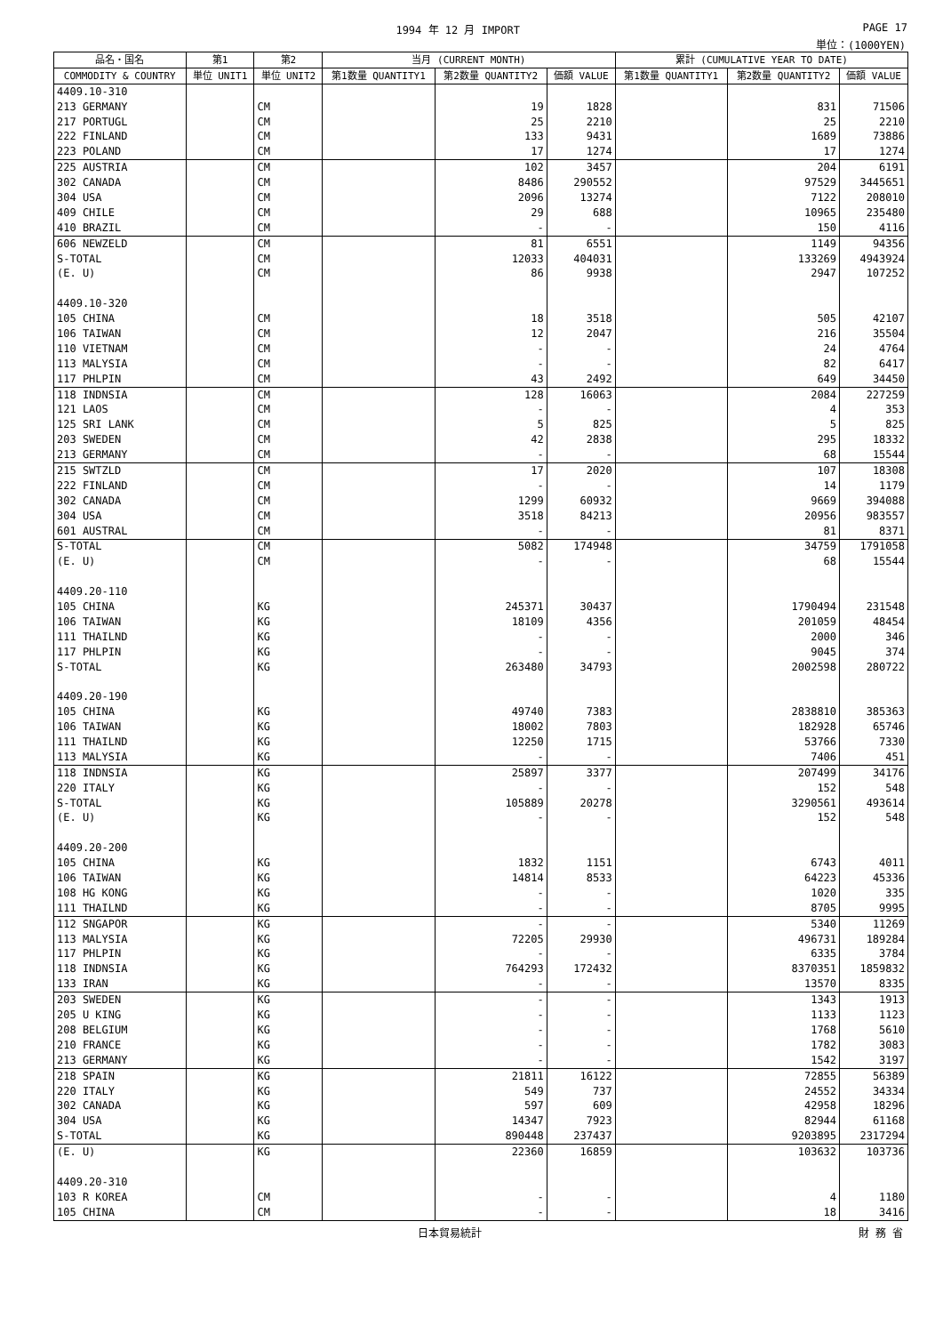1994 年 12 月 IMPORT PAGE 17
単位：(1000YEN)
| 品名・国名 | 第1 | 第2 | 当月 (CURRENT MONTH) | | | 累計 (CUMULATIVE YEAR TO DATE) | | |
| --- | --- | --- | --- | --- | --- | --- | --- | --- |
| COMMODITY & COUNTRY | 単位 UNIT1 | 単位 UNIT2 | 第1数量 QUANTITY1 | 第2数量 QUANTITY2 | 価額 VALUE | 第1数量 QUANTITY1 | 第2数量 QUANTITY2 | 価額 VALUE |
| 4409.10-310 | | | | | | | | |
| 213 GERMANY | | CM | | 19 | 1828 | | 831 | 71506 |
| 217 PORTUGL | | CM | | 25 | 2210 | | 25 | 2210 |
| 222 FINLAND | | CM | | 133 | 9431 | | 1689 | 73886 |
| 223 POLAND | | CM | | 17 | 1274 | | 17 | 1274 |
| 225 AUSTRIA | | CM | | 102 | 3457 | | 204 | 6191 |
| 302 CANADA | | CM | | 8486 | 290552 | | 97529 | 3445651 |
| 304 USA | | CM | | 2096 | 13274 | | 7122 | 208010 |
| 409 CHILE | | CM | | 29 | 688 | | 10965 | 235480 |
| 410 BRAZIL | | CM | | - | - | | 150 | 4116 |
| 606 NEWZELD | | CM | | 81 | 6551 | | 1149 | 94356 |
| S-TOTAL | | CM | | 12033 | 404031 | | 133269 | 4943924 |
| (E. U) | | CM | | 86 | 9938 | | 2947 | 107252 |
| 4409.10-320 | | | | | | | | |
| 105 CHINA | | CM | | 18 | 3518 | | 505 | 42107 |
| 106 TAIWAN | | CM | | 12 | 2047 | | 216 | 35504 |
| 110 VIETNAM | | CM | | - | - | | 24 | 4764 |
| 113 MALYSIA | | CM | | - | - | | 82 | 6417 |
| 117 PHLPIN | | CM | | 43 | 2492 | | 649 | 34450 |
| 118 INDNSIA | | CM | | 128 | 16063 | | 2084 | 227259 |
| 121 LAOS | | CM | | - | - | | 4 | 353 |
| 125 SRI LANK | | CM | | 5 | 825 | | 5 | 825 |
| 203 SWEDEN | | CM | | 42 | 2838 | | 295 | 18332 |
| 213 GERMANY | | CM | | - | - | | 68 | 15544 |
| 215 SWTZLD | | CM | | 17 | 2020 | | 107 | 18308 |
| 222 FINLAND | | CM | | - | - | | 14 | 1179 |
| 302 CANADA | | CM | | 1299 | 60932 | | 9669 | 394088 |
| 304 USA | | CM | | 3518 | 84213 | | 20956 | 983557 |
| 601 AUSTRAL | | CM | | - | - | | 81 | 8371 |
| S-TOTAL | | CM | | 5082 | 174948 | | 34759 | 1791058 |
| (E. U) | | CM | | - | - | | 68 | 15544 |
| 4409.20-110 | | | | | | | | |
| 105 CHINA | | KG | | 245371 | 30437 | | 1790494 | 231548 |
| 106 TAIWAN | | KG | | 18109 | 4356 | | 201059 | 48454 |
| 111 THAILND | | KG | | - | - | | 2000 | 346 |
| 117 PHLPIN | | KG | | - | - | | 9045 | 374 |
| S-TOTAL | | KG | | 263480 | 34793 | | 2002598 | 280722 |
| 4409.20-190 | | | | | | | | |
| 105 CHINA | | KG | | 49740 | 7383 | | 2838810 | 385363 |
| 106 TAIWAN | | KG | | 18002 | 7803 | | 182928 | 65746 |
| 111 THAILND | | KG | | 12250 | 1715 | | 53766 | 7330 |
| 113 MALYSIA | | KG | | - | - | | 7406 | 451 |
| 118 INDNSIA | | KG | | 25897 | 3377 | | 207499 | 34176 |
| 220 ITALY | | KG | | - | - | | 152 | 548 |
| S-TOTAL | | KG | | 105889 | 20278 | | 3290561 | 493614 |
| (E. U) | | KG | | - | - | | 152 | 548 |
| 4409.20-200 | | | | | | | | |
| 105 CHINA | | KG | | 1832 | 1151 | | 6743 | 4011 |
| 106 TAIWAN | | KG | | 14814 | 8533 | | 64223 | 45336 |
| 108 HG KONG | | KG | | - | - | | 1020 | 335 |
| 111 THAILND | | KG | | - | - | | 8705 | 9995 |
| 112 SNGAPOR | | KG | | - | - | | 5340 | 11269 |
| 113 MALYSIA | | KG | | 72205 | 29930 | | 496731 | 189284 |
| 117 PHLPIN | | KG | | - | - | | 6335 | 3784 |
| 118 INDNSIA | | KG | | 764293 | 172432 | | 8370351 | 1859832 |
| 133 IRAN | | KG | | - | - | | 13570 | 8335 |
| 203 SWEDEN | | KG | | - | - | | 1343 | 1913 |
| 205 U KING | | KG | | - | - | | 1133 | 1123 |
| 208 BELGIUM | | KG | | - | - | | 1768 | 5610 |
| 210 FRANCE | | KG | | - | - | | 1782 | 3083 |
| 213 GERMANY | | KG | | - | - | | 1542 | 3197 |
| 218 SPAIN | | KG | | 21811 | 16122 | | 72855 | 56389 |
| 220 ITALY | | KG | | 549 | 737 | | 24552 | 34334 |
| 302 CANADA | | KG | | 597 | 609 | | 42958 | 18296 |
| 304 USA | | KG | | 14347 | 7923 | | 82944 | 61168 |
| S-TOTAL | | KG | | 890448 | 237437 | | 9203895 | 2317294 |
| (E. U) | | KG | | 22360 | 16859 | | 103632 | 103736 |
| 4409.20-310 | | | | | | | | |
| 103 R KOREA | | CM | | - | - | | 4 | 1180 |
| 105 CHINA | | CM | | - | - | | 18 | 3416 |
日本貿易統計 財 務 省